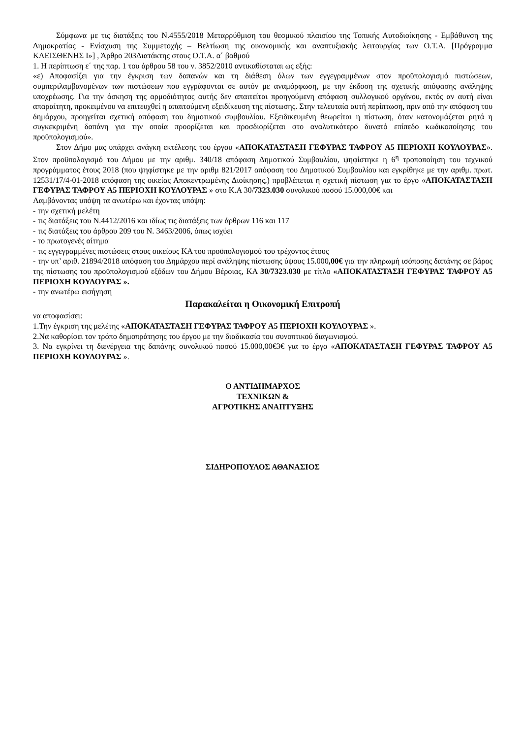Σύμφωνα με τις διατάξεις του Ν.4555/2018 Μεταρρύθμιση του θεσμικού πλαισίου της Τοπικής Αυτοδιοίκησης - Εμβάθυνση της Δημοκρατίας - Ενίσχυση της Συμμετοχής – Βελτίωση της οικονομικής και αναπτυξιακής λειτουργίας των Ο.Τ.Α. [Πρόγραμμα ΚΛΕΙΣΘΕΝΗΣ Ι»] , Άρθρο 203Διατάκτης στους Ο.Τ.Α. α΄ βαθμού
1. Η περίπτωση ε΄ της παρ. 1 του άρθρου 58 του ν. 3852/2010 αντικαθίσταται ως εξής:
«ε) Αποφασίζει για την έγκριση των δαπανών και τη διάθεση όλων των εγγεγραμμένων στον προϋπολογισμό πιστώσεων, συμπεριλαμβανομένων των πιστώσεων που εγγράφονται σε αυτόν με αναμόρφωση, με την έκδοση της σχετικής απόφασης ανάληψης υποχρέωσης. Για την άσκηση της αρμοδιότητας αυτής δεν απαιτείται προηγούμενη απόφαση συλλογικού οργάνου, εκτός αν αυτή είναι απαραίτητη, προκειμένου να επιτευχθεί η απαιτούμενη εξειδίκευση της πίστωσης. Στην τελευταία αυτή περίπτωση, πριν από την απόφαση του δημάρχου, προηγείται σχετική απόφαση του δημοτικού συμβουλίου. Εξειδικευμένη θεωρείται η πίστωση, όταν κατονομάζεται ρητά η συγκεκριμένη δαπάνη για την οποία προορίζεται και προσδιορίζεται στο αναλυτικότερο δυνατό επίπεδο κωδικοποίησης του προϋπολογισμού».
Στον Δήμο μας υπάρχει ανάγκη εκτέλεσης του έργου «ΑΠΟΚΑΤΑΣΤΑΣΗ ΓΕΦΥΡΑΣ ΤΑΦΡΟΥ Α5 ΠΕΡΙΟΧΗ ΚΟΥΛΟΥΡΑΣ». Στον προϋπολογισμό του Δήμου με την αριθμ. 340/18 απόφαση Δημοτικού Συμβουλίου, ψηφίστηκε η 6<sup>η</sup> τροποποίηση του τεχνικού προγράμματος έτους 2018 (που ψηφίστηκε με την αριθμ 821/2017 απόφαση του Δημοτικού Συμβουλίου και εγκρίθηκε με την αριθμ. πρωτ. 12531/17/4-01-2018 απόφαση της οικείας Αποκεντρωμένης Διοίκησης,) προβλέπεται η σχετική πίστωση για το έργο «ΑΠΟΚΑΤΑΣΤΑΣΗ ΓΕΦΥΡΑΣ ΤΑΦΡΟΥ Α5 ΠΕΡΙΟΧΗ ΚΟΥΛΟΥΡΑΣ » στο Κ.Α 30/7323.030 συνολικού ποσού 15.000,00€ και
Λαμβάνοντας υπόψη τα ανωτέρω και έχοντας υπόψη:
- την σχετική μελέτη
- τις διατάξεις του Ν.4412/2016 και ιδίως τις διατάξεις των άρθρων 116 και 117
- τις διατάξεις του άρθρου 209 του Ν. 3463/2006, όπως ισχύει
- το πρωτογενές αίτημα
- τις εγγεγραμμένες πιστώσεις στους οικείους ΚΑ του προϋπολογισμού του τρέχοντος έτους
- την υπ’ αριθ. 21894/2018 απόφαση του Δημάρχου περί ανάληψης πίστωσης ύψους 15.000,00€ για την πληρωμή ισόποσης δαπάνης σε βάρος της πίστωσης του προϋπολογισμού εξόδων του Δήμου Βέροιας, ΚΑ 30/7323.030 με τίτλο «ΑΠΟΚΑΤΑΣΤΑΣΗ ΓΕΦΥΡΑΣ ΤΑΦΡΟΥ Α5 ΠΕΡΙΟΧΗ ΚΟΥΛΟΥΡΑΣ ».
- την ανωτέρω εισήγηση
Παρακαλείται η Οικονομική Επιτροπή
να αποφασίσει:
1.Την έγκριση της μελέτης «ΑΠΟΚΑΤΑΣΤΑΣΗ ΓΕΦΥΡΑΣ ΤΑΦΡΟΥ Α5 ΠΕΡΙΟΧΗ ΚΟΥΛΟΥΡΑΣ ».
2.Να καθορίσει τον τρόπο δημοπράτησης του έργου με την διαδικασία του συνοπτικού διαγωνισμού.
3. Να εγκρίνει τη διενέργεια της δαπάνης συνολικού ποσού 15.000,00€3€ για το έργο «ΑΠΟΚΑΤΑΣΤΑΣΗ ΓΕΦΥΡΑΣ ΤΑΦΡΟΥ Α5 ΠΕΡΙΟΧΗ ΚΟΥΛΟΥΡΑΣ ».
Ο ΑΝΤΙΔΗΜΑΡΧΟΣ
ΤΕΧΝΙΚΩΝ &
ΑΓΡΟΤΙΚΗΣ ΑΝΑΠΤΥΞΗΣ
ΣΙΔΗΡΟΠΟΥΛΟΣ ΑΘΑΝΑΣΙΟΣ